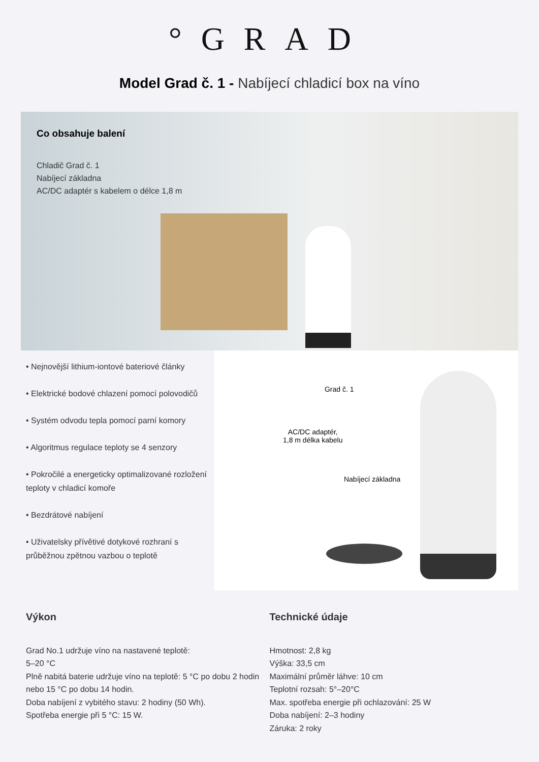°GRAD
Model Grad č. 1 - Nabíjecí chladicí box na víno
Co obsahuje balení
Chladič Grad č. 1
Nabíjecí základna
AC/DC adaptér s kabelem o délce 1,8 m
• Nejnovější lithium-iontové bateriové články
• Elektrické bodové chlazení pomocí polovodičů
• Systém odvodu tepla pomocí parní komory
• Algoritmus regulace teploty se 4 senzory
• Pokročilé a energeticky optimalizované rozložení teploty v chladicí komoře
• Bezdrátové nabíjení
• Uživatelsky přívětivé dotykové rozhraní s průběžnou zpětnou vazbou o teplotě
Grad č. 1
AC/DC adaptér,
1,8 m délka kabelu
Nabíjecí základna
Výkon
Grad No.1 udržuje víno na nastavené teplotě:
5–20 °C
Plně nabitá baterie udržuje víno na teplotě: 5 °C po dobu 2 hodin nebo 15 °C po dobu 14 hodin.
Doba nabíjení z vybitého stavu: 2 hodiny (50 Wh).
Spotřeba energie při 5 °C: 15 W.
Technické údaje
Hmotnost: 2,8 kg
Výška: 33,5 cm
Maximální průměr láhve: 10 cm
Teplotní rozsah: 5°–20°C
Max. spotřeba energie při ochlazování: 25 W
Doba nabíjení: 2–3 hodiny
Záruka: 2 roky